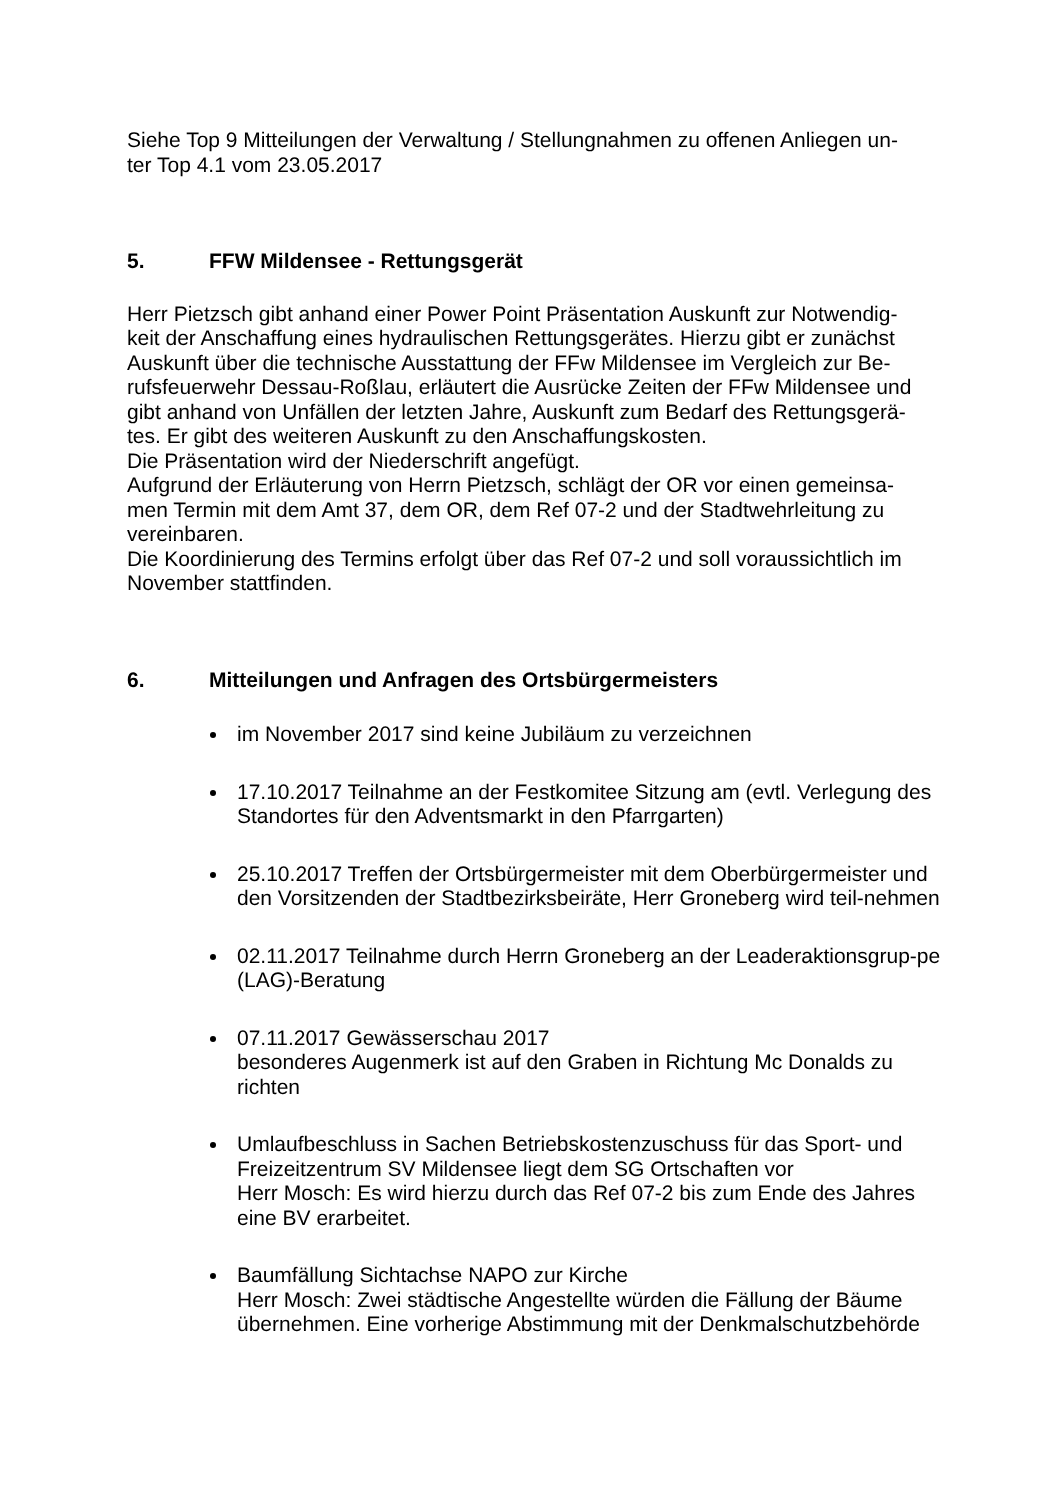Siehe Top 9 Mitteilungen der Verwaltung / Stellungnahmen zu offenen Anliegen un-
ter Top 4.1 vom 23.05.2017
5. FFW Mildensee - Rettungsgerät
Herr Pietzsch gibt anhand einer Power Point Präsentation Auskunft zur Notwendig-
keit der Anschaffung eines hydraulischen Rettungsgerätes. Hierzu gibt er zunächst
Auskunft über die technische Ausstattung der FFw Mildensee im Vergleich zur Be-
rufsfeuerwehr Dessau-Roßlau, erläutert die Ausrücke Zeiten der FFw Mildensee und
gibt anhand von Unfällen der letzten Jahre, Auskunft zum Bedarf des Rettungsgerä-
tes. Er gibt des weiteren Auskunft zu den Anschaffungskosten.
Die Präsentation wird der Niederschrift angefügt.
Aufgrund der Erläuterung von Herrn Pietzsch, schlägt der OR vor einen gemeinsa-
men Termin mit dem Amt 37, dem OR, dem Ref 07-2 und der Stadtwehrleitung zu
vereinbaren.
Die Koordinierung des Termins erfolgt über das Ref 07-2 und soll voraussichtlich im
November stattfinden.
6. Mitteilungen und Anfragen des Ortsbürgermeisters
im November 2017 sind keine Jubiläum zu verzeichnen
17.10.2017 Teilnahme an der Festkomitee Sitzung am (evtl. Verlegung des Standortes für den Adventsmarkt in den Pfarrgarten)
25.10.2017 Treffen der Ortsbürgermeister mit dem Oberbürgermeister und den Vorsitzenden der Stadtbezirksbeiräte, Herr Groneberg wird teil-nehmen
02.11.2017 Teilnahme durch Herrn Groneberg an der Leaderaktionsgrup-pe (LAG)-Beratung
07.11.2017 Gewässerschau 2017
besonderes Augenmerk ist auf den Graben in Richtung Mc Donalds zu richten
Umlaufbeschluss in Sachen Betriebskostenzuschuss für das Sport- und Freizeitzentrum SV Mildensee liegt dem SG Ortschaften vor
Herr Mosch: Es wird hierzu durch das Ref 07-2 bis zum Ende des Jahres eine BV erarbeitet.
Baumfällung Sichtachse NAPO zur Kirche
Herr Mosch: Zwei städtische Angestellte würden die Fällung der Bäume übernehmen. Eine vorherige Abstimmung mit der Denkmalschutzbehörde